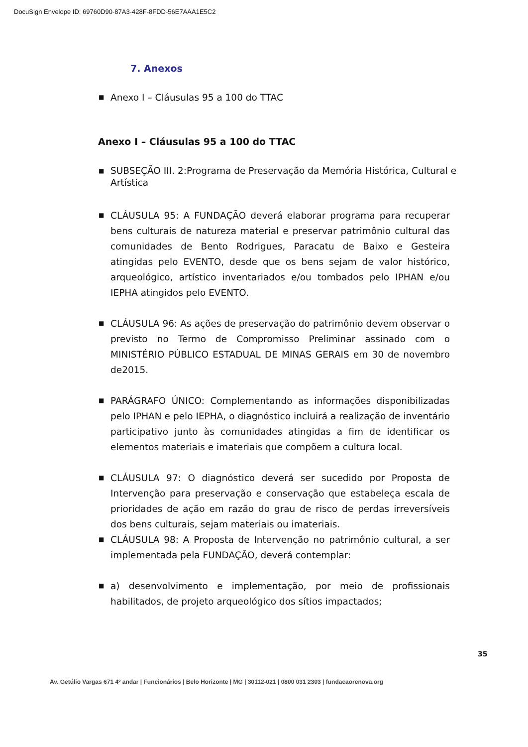DocuSign Envelope ID: 69760D90-87A3-428F-8FDD-56E7AAA1E5C2
7. Anexos
■ Anexo I – Cláusulas 95 a 100 do TTAC
Anexo I – Cláusulas 95 a 100 do TTAC
■ SUBSEÇÃO III. 2:Programa de Preservação da Memória Histórica, Cultural e Artística
■ CLÁUSULA 95: A FUNDAÇÃO deverá elaborar programa para recuperar bens culturais de natureza material e preservar patrimônio cultural das comunidades de Bento Rodrigues, Paracatu de Baixo e Gesteira atingidas pelo EVENTO, desde que os bens sejam de valor histórico, arqueológico, artístico inventariados e/ou tombados pelo IPHAN e/ou IEPHA atingidos pelo EVENTO.
■ CLÁUSULA 96: As ações de preservação do patrimônio devem observar o previsto no Termo de Compromisso Preliminar assinado com o MINISTÉRIO PÚBLICO ESTADUAL DE MINAS GERAIS em 30 de novembro de2015.
■ PARÁGRAFO ÚNICO: Complementando as informações disponibilizadas pelo IPHAN e pelo IEPHA, o diagnóstico incluirá a realização de inventário participativo junto às comunidades atingidas a fim de identificar os elementos materiais e imateriais que compõem a cultura local.
■ CLÁUSULA 97: O diagnóstico deverá ser sucedido por Proposta de Intervenção para preservação e conservação que estabeleça escala de prioridades de ação em razão do grau de risco de perdas irreversíveis dos bens culturais, sejam materiais ou imateriais.
■ CLÁUSULA 98: A Proposta de Intervenção no patrimônio cultural, a ser implementada pela FUNDAÇÃO, deverá contemplar:
■ a) desenvolvimento e implementação, por meio de profissionais habilitados, de projeto arqueológico dos sítios impactados;
35
Av. Getúlio Vargas 671 4º andar | Funcionários | Belo Horizonte | MG | 30112-021 | 0800 031 2303 | fundacaorenova.org